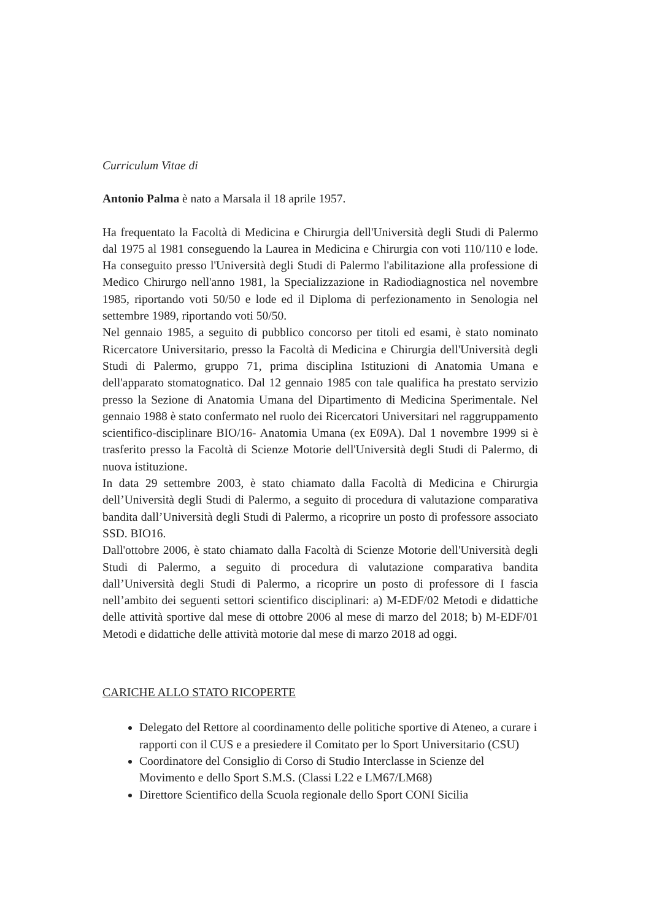Curriculum Vitae di
Antonio Palma è nato a Marsala il 18 aprile 1957.
Ha frequentato la Facoltà di Medicina e Chirurgia dell'Università degli Studi di Palermo dal 1975 al 1981 conseguendo la Laurea in Medicina e Chirurgia con voti 110/110 e lode. Ha conseguito presso l'Università degli Studi di Palermo l'abilitazione alla professione di Medico Chirurgo nell'anno 1981, la Specializzazione in Radiodiagnostica nel novembre 1985, riportando voti 50/50 e lode ed il Diploma di perfezionamento in Senologia nel settembre 1989, riportando voti 50/50.
Nel gennaio 1985, a seguito di pubblico concorso per titoli ed esami, è stato nominato Ricercatore Universitario, presso la Facoltà di Medicina e Chirurgia dell'Università degli Studi di Palermo, gruppo 71, prima disciplina Istituzioni di Anatomia Umana e dell'apparato stomatognatico. Dal 12 gennaio 1985 con tale qualifica ha prestato servizio presso la Sezione di Anatomia Umana del Dipartimento di Medicina Sperimentale. Nel gennaio 1988 è stato confermato nel ruolo dei Ricercatori Universitari nel raggruppamento scientifico-disciplinare BIO/16- Anatomia Umana (ex E09A). Dal 1 novembre 1999 si è trasferito presso la Facoltà di Scienze Motorie dell'Università degli Studi di Palermo, di nuova istituzione.
In data 29 settembre 2003, è stato chiamato dalla Facoltà di Medicina e Chirurgia dell’Università degli Studi di Palermo, a seguito di procedura di valutazione comparativa bandita dall’Università degli Studi di Palermo, a ricoprire un posto di professore associato SSD. BIO16.
Dall'ottobre 2006, è stato chiamato dalla Facoltà di Scienze Motorie dell'Università degli Studi di Palermo, a seguito di procedura di valutazione comparativa bandita dall’Università degli Studi di Palermo, a ricoprire un posto di professore di I fascia nell’ambito dei seguenti settori scientifico disciplinari: a) M-EDF/02 Metodi e didattiche delle attività sportive dal mese di ottobre 2006 al mese di marzo del 2018; b) M-EDF/01 Metodi e didattiche delle attività motorie dal mese di marzo 2018 ad oggi.
CARICHE ALLO STATO RICOPERTE
Delegato del Rettore al coordinamento delle politiche sportive di Ateneo, a curare i rapporti con il CUS e a presiedere il Comitato per lo Sport Universitario (CSU)
Coordinatore del Consiglio di Corso di Studio Interclasse in Scienze del Movimento e dello Sport S.M.S. (Classi L22 e LM67/LM68)
Direttore Scientifico della Scuola regionale dello Sport CONI Sicilia